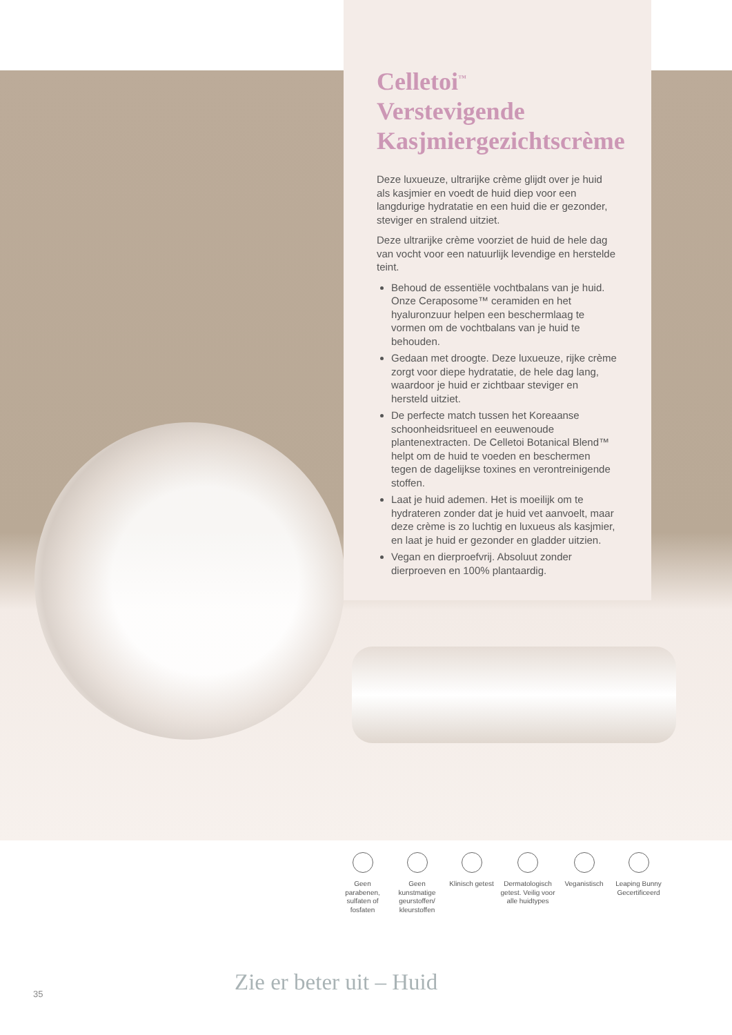Celletoi<sup>™</sup> Verstevigende Kasjmiergezichtscrème
Deze luxueuze, ultrarijke crème glijdt over je huid als kasjmier en voedt de huid diep voor een langdurige hydratatie en een huid die er gezonder, steviger en stralend uitziet.
Deze ultrarijke crème voorziet de huid de hele dag van vocht voor een natuurlijk levendige en herstelde teint.
Behoud de essentiële vochtbalans van je huid. Onze Ceraposome™ ceramiden en het hyaluronzuur helpen een beschermlaag te vormen om de vochtbalans van je huid te behouden.
Gedaan met droogte. Deze luxueuze, rijke crème zorgt voor diepe hydratatie, de hele dag lang, waardoor je huid er zichtbaar steviger en hersteld uitziet.
De perfecte match tussen het Koreaanse schoonheidsritueel en eeuwenoude plantenextracten. De Celletoi Botanical Blend™ helpt om de huid te voeden en beschermen tegen de dagelijkse toxines en verontreinigende stoffen.
Laat je huid ademen. Het is moeilijk om te hydrateren zonder dat je huid vet aanvoelt, maar deze crème is zo luchtig en luxueus als kasjmier, en laat je huid er gezonder en gladder uitzien.
Vegan en dierproefvrij. Absoluut zonder dierproeven en 100% plantaardig.
Geen parabenen, sulfaten of fosfaten
Geen kunstmatige geurstoffen/ kleurstoffen
Klinisch getest
Dermatologisch getest. Veilig voor alle huidtypes
Veganistisch Leaping Bunny Gecertificeerd
Zie er beter uit – Huid
35